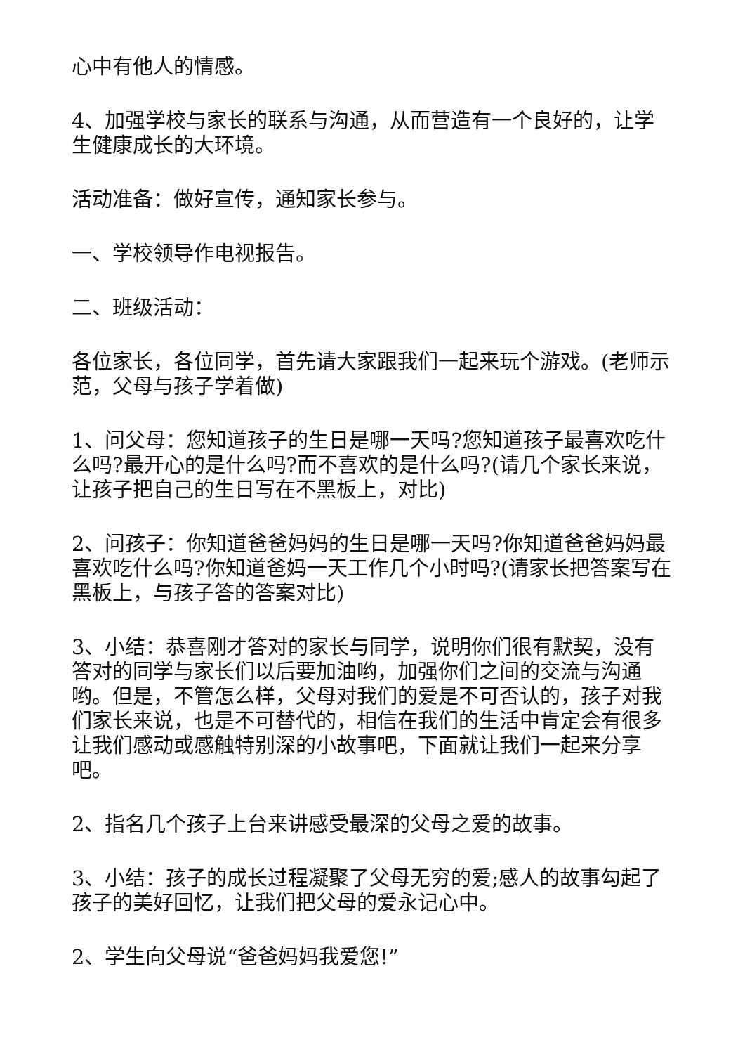心中有他人的情感。
4、加强学校与家长的联系与沟通，从而营造有一个良好的，让学生健康成长的大环境。
活动准备：做好宣传，通知家长参与。
一、学校领导作电视报告。
二、班级活动：
各位家长，各位同学，首先请大家跟我们一起来玩个游戏。(老师示范，父母与孩子学着做)
1、问父母：您知道孩子的生日是哪一天吗?您知道孩子最喜欢吃什么吗?最开心的是什么吗?而不喜欢的是什么吗?(请几个家长来说，让孩子把自己的生日写在不黑板上，对比)
2、问孩子：你知道爸爸妈妈的生日是哪一天吗?你知道爸爸妈妈最喜欢吃什么吗?你知道爸妈一天工作几个小时吗?(请家长把答案写在黑板上，与孩子答的答案对比)
3、小结：恭喜刚才答对的家长与同学，说明你们很有默契，没有答对的同学与家长们以后要加油哟，加强你们之间的交流与沟通哟。但是，不管怎么样，父母对我们的爱是不可否认的，孩子对我们家长来说，也是不可替代的，相信在我们的生活中肯定会有很多让我们感动或感触特别深的小故事吧，下面就让我们一起来分享吧。
2、指名几个孩子上台来讲感受最深的父母之爱的故事。
3、小结：孩子的成长过程凝聚了父母无穷的爱;感人的故事勾起了孩子的美好回忆，让我们把父母的爱永记心中。
2、学生向父母说“爸爸妈妈我爱您!”